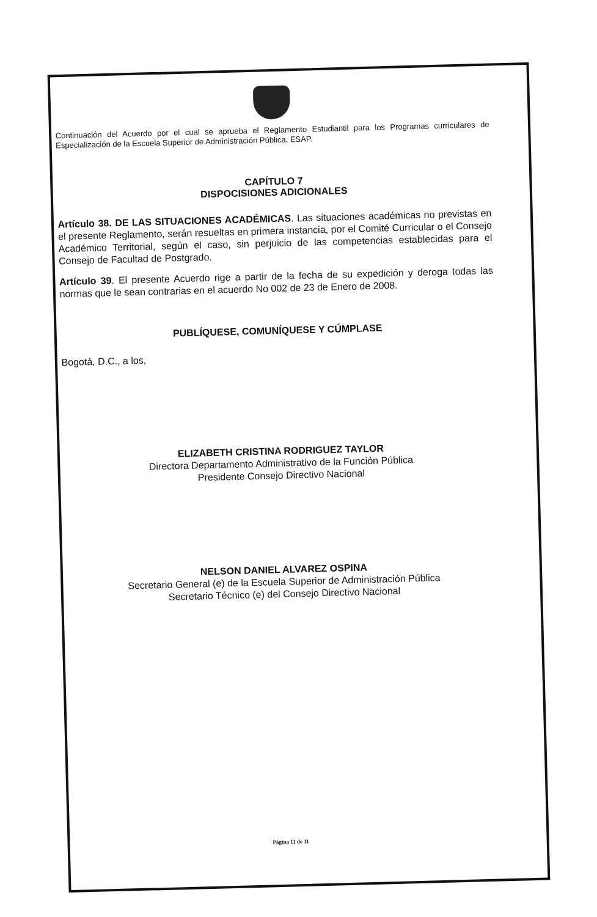Continuación del Acuerdo por el cual se aprueba el Reglamento Estudiantil para los Programas curriculares de Especialización de la Escuela Superior de Administración Pública, ESAP.
CAPÍTULO 7
DISPOCISIONES ADICIONALES
Artículo 38. DE LAS SITUACIONES ACADÉMICAS. Las situaciones académicas no previstas en el presente Reglamento, serán resueltas en primera instancia, por el Comité Curricular o el Consejo Académico Territorial, según el caso, sin perjuicio de las competencias establecidas para el Consejo de Facultad de Postgrado.
Artículo 39. El presente Acuerdo rige a partir de la fecha de su expedición y deroga todas las normas que le sean contrarias en el acuerdo No 002 de 23 de Enero de 2008.
PUBLÍQUESE, COMUNÍQUESE Y CÚMPLASE
Bogotá, D.C., a los,
ELIZABETH CRISTINA RODRIGUEZ TAYLOR
Directora Departamento Administrativo de la Función Pública
Presidente Consejo Directivo Nacional
NELSON DANIEL ALVAREZ OSPINA
Secretario General (e) de la Escuela Superior de Administración Pública
Secretario Técnico (e) del Consejo Directivo Nacional
Página 11 de 11